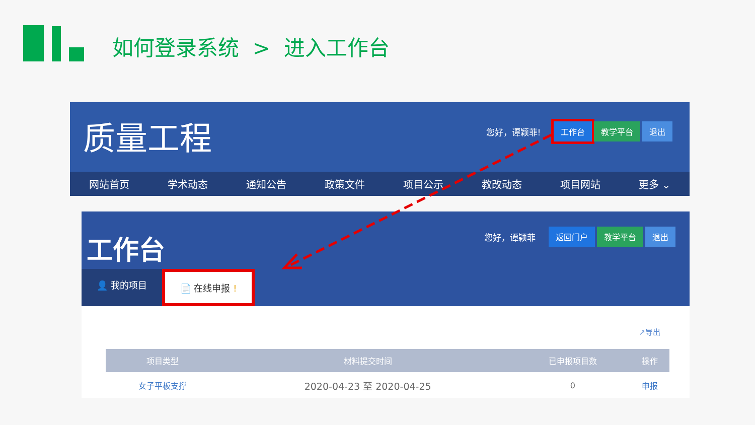如何登录系统 > 进入工作台
质量工程
您好，谭颖菲! 工作台 教学平台 退出
网站首页 学术动态 通知公告 政策文件 项目公示 教改动态 项目网站 更多 ⌄
工作台
您好，谭颖菲 返回门户 教学平台 退出
👤 我的项目 📄 在线申报 !
↗导出
| 项目类型 | 材料提交时间 | 已申报项目数 | 操作 |
| --- | --- | --- | --- |
| 女子平板支撑 | 2020-04-23 至 2020-04-25 | 0 | 申报 |